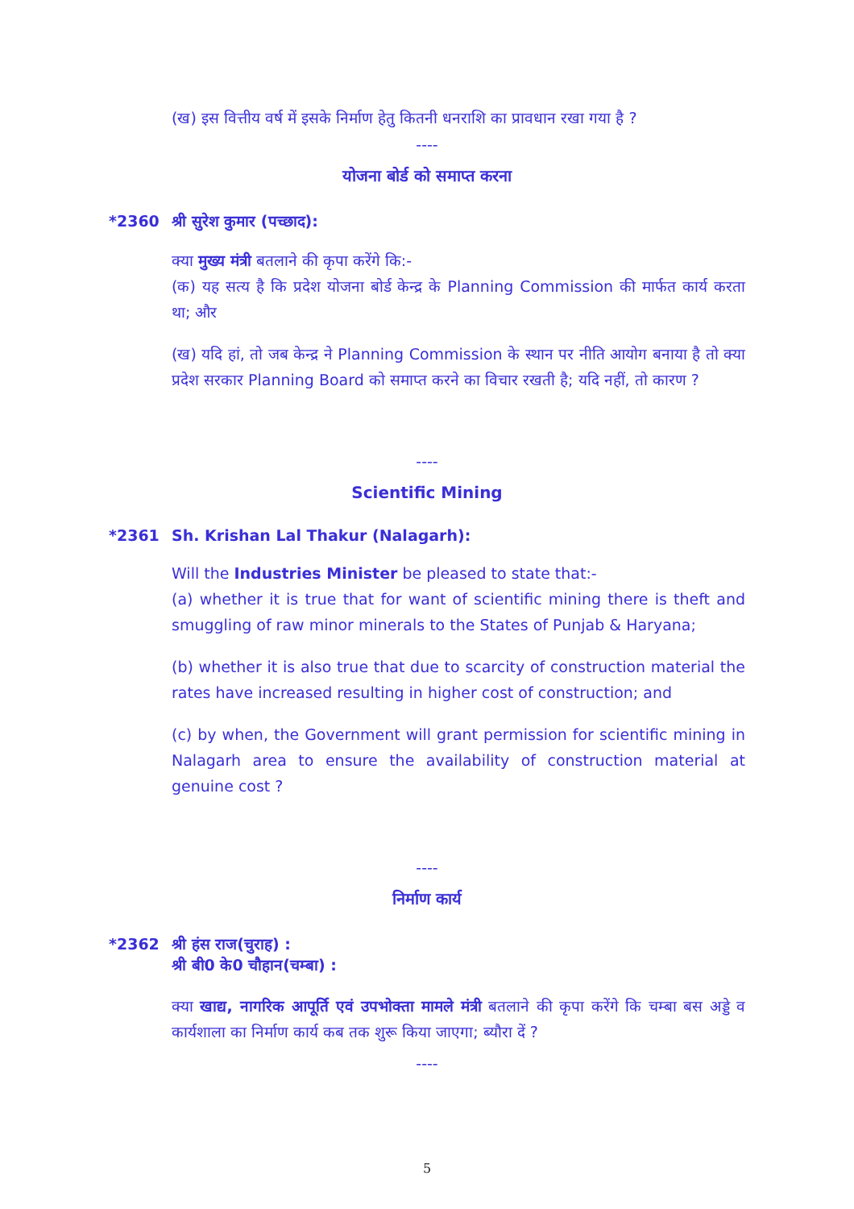(ख) इस वित्तीय वर्ष में इसके निर्माण हेतु कितनी धनराशि का प्रावधान रखा गया है ?
----
योजना बोर्ड को समाप्त करना
*2360 श्री सुरेश कुमार (पच्छाद):
क्या मुख्य मंत्री बतलाने की कृपा करेंगे कि:-
(क) यह सत्य है कि प्रदेश योजना बोर्ड केन्द्र के Planning Commission की मार्फत कार्य करता था; और
(ख) यदि हां, तो जब केन्द्र ने Planning Commission के स्थान पर नीति आयोग बनाया है तो क्या प्रदेश सरकार Planning Board को समाप्त करने का विचार रखती है; यदि नहीं, तो कारण ?
----
Scientific Mining
*2361 Sh. Krishan Lal Thakur (Nalagarh):
Will the Industries Minister be pleased to state that:-
(a) whether it is true that for want of scientific mining there is theft and smuggling of raw minor minerals to the States of Punjab & Haryana;
(b) whether it is also true that due to scarcity of construction material the rates have increased resulting in higher cost of construction; and
(c) by when, the Government will grant permission for scientific mining in Nalagarh area to ensure the availability of construction material at genuine cost ?
----
निर्माण कार्य
*2362 श्री हंस राज(चुराह) :
श्री बी0 के0 चौहान(चम्बा) :
क्या खाद्य, नागरिक आपूर्ति एवं उपभोक्ता मामले मंत्री बतलाने की कृपा करेंगे कि चम्बा बस अड्डे व कार्यशाला का निर्माण कार्य कब तक शुरू किया जाएगा; ब्यौरा दें ?
----
5